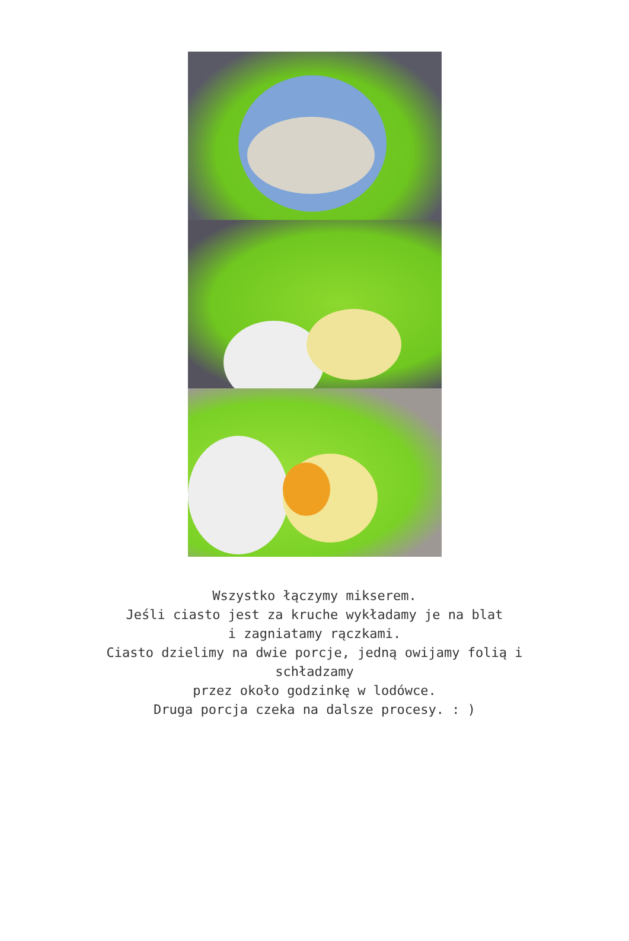Wszystko łączymy mikserem.
Jeśli ciasto jest za kruche wykładamy je na blat
i zagniatamy rączkami.
Ciasto dzielimy na dwie porcje, jedną owijamy folią i schładzamy
przez około godzinkę w lodówce.
Druga porcja czeka na dalsze procesy. : )